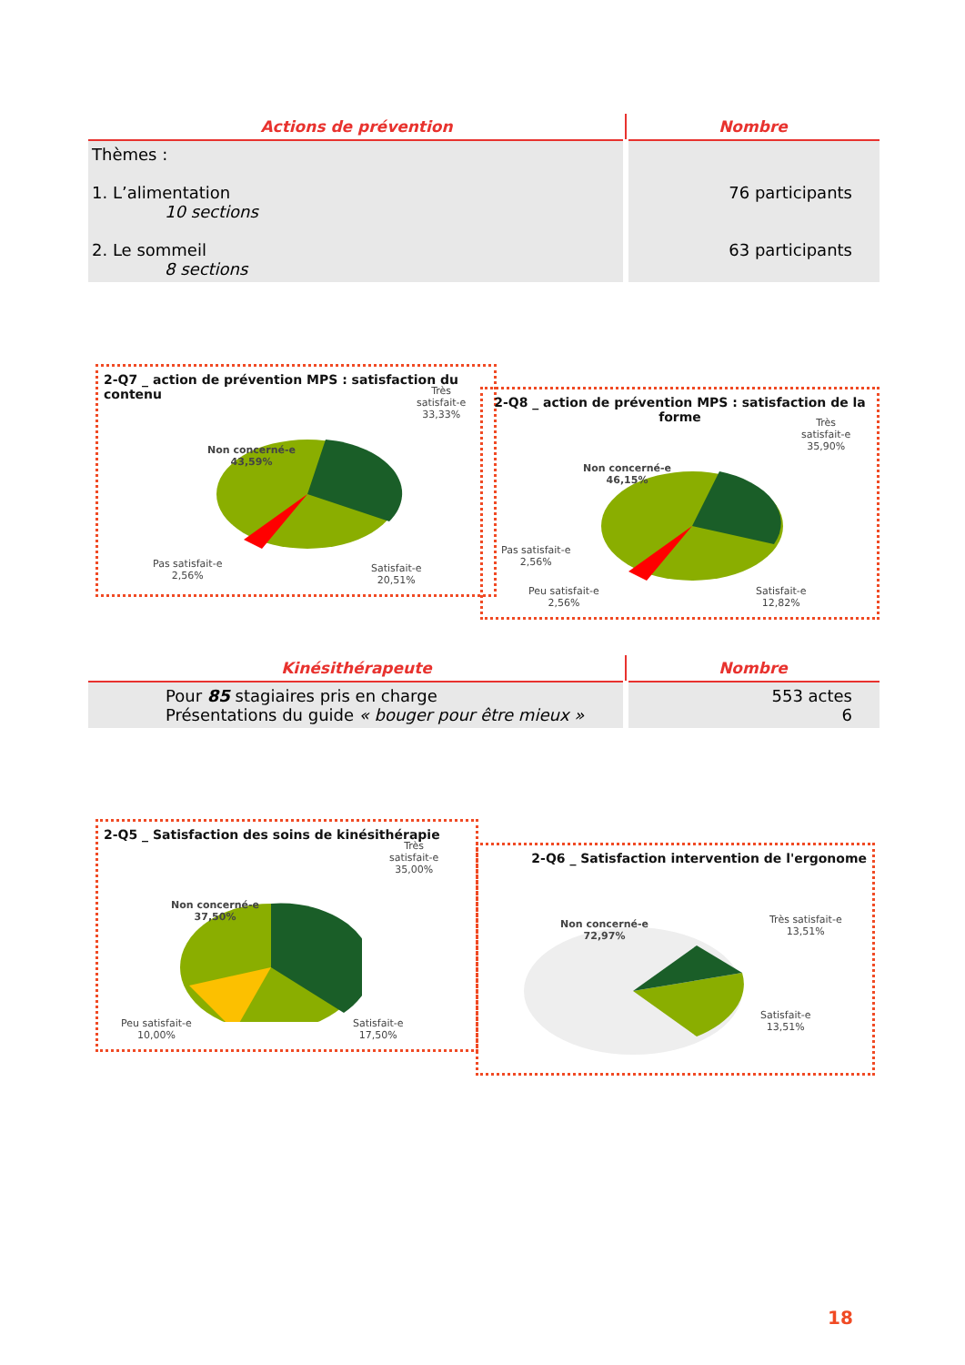| Actions de prévention | Nombre |
| --- | --- |
| Thèmes : 1. L’alimentation 10 sections 2. Le sommeil 8 sections | 76 participants 63 participants |
2-Q7 _ action de prévention MPS : satisfaction du contenu
Non concerné-e
43,59%
Très
satisfait-e
33,33%
Pas satisfait-e
2,56%
Satisfait-e
20,51%
2-Q8 _ action de prévention MPS : satisfaction de la forme
Non concerné-e
46,15%
Très
satisfait-e
35,90%
Pas satisfait-e
2,56%
Peu satisfait-e
2,56%
Satisfait-e
12,82%
| Kinésithérapeute | Nombre |
| --- | --- |
| Pour 85 stagiaires pris en charge Présentations du guide « bouger pour être mieux » | 553 actes 6 |
2-Q5 _ Satisfaction des soins de kinésithérapie
Non concerné-e
37,50%
Très
satisfait-e
35,00%
Peu satisfait-e
10,00%
Satisfait-e
17,50%
2-Q6 _ Satisfaction intervention de l'ergonome
Non concerné-e
72,97%
Très satisfait-e
13,51%
Satisfait-e
13,51%
18